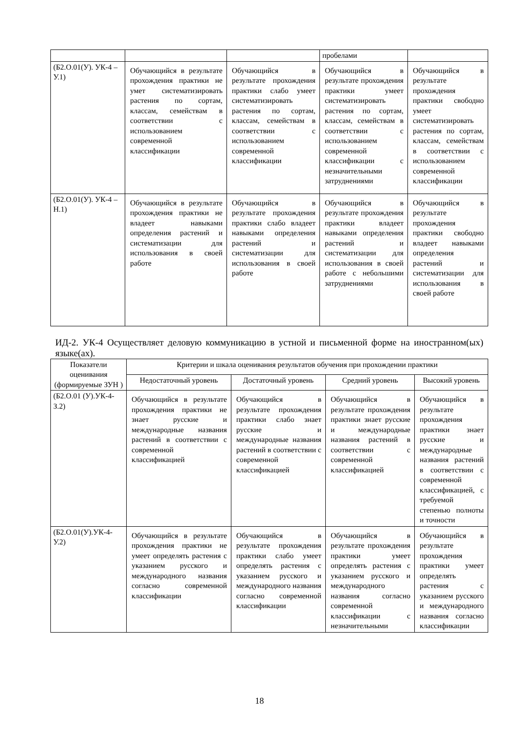| | | | пробелами | |
| (Б2.О.01(У). УК-4 –У.1) | Обучающийся в результате прохождения практики не умет систематизировать растения по сортам, классам, семействам в соответствии с использованием современной классификации | Обучающийся в результате прохождения практики слабо умеет систематизировать растения по сортам, классам, семействам в соответствии с использованием современной классификации | Обучающийся в результате прохождения практики умеет систематизировать растения по сортам, классам, семействам в соответствии с использованием современной классификации с незначительными затруднениями | Обучающийся в результате прохождения практики свободно умеет систематизировать растения по сортам, классам, семействам в соответствии с использованием современной классификации |
| (Б2.О.01(У). УК-4 –Н.1) | Обучающийся в результате прохождения практики не владеет навыками определения растений и систематизации для использования в своей работе | Обучающийся в результате прохождения практики слабо владеет навыками определения растений и систематизации для использования в своей работе | Обучающийся в результате прохождения практики владеет навыками определения растений и систематизации для использования в своей работе с небольшими затруднениями | Обучающийся в результате прохождения практики свободно владеет навыками определения растений и систематизации для использования в своей работе |
ИД-2. УК-4 Осуществляет деловую коммуникацию в устной и письменной форме на иностранном(ых) языке(ах).
| Показатели оценивания (формируемые ЗУН ) | Критерии и шкала оценивания результатов обучения при прохождении практики | | | |
| --- | --- | --- | --- | --- |
| | Недостаточный уровень | Достаточный уровень | Средний уровень | Высокий уровень |
| (Б2.О.01 (У).УК-4-З.2) | Обучающийся в результате прохождения практики не знает русские и международные названия растений в соответствии с современной классификацией | Обучающийся в результате прохождения практики слабо знает русские и международные названия растений в соответствии с современной классификацией | Обучающийся в результате прохождения практики знает русские и международные названия растений в соответствии с современной классификацией | Обучающийся в результате прохождения практики знает русские и международные названия растений в соответствии с современной классификацией, с требуемой степенью полноты и точности |
| (Б2.О.01(У).УК-4-У.2) | Обучающийся в результате прохождения практики не умеет определять растения с указанием русского и международного названия согласно современной классификации | Обучающийся в результате прохождения практики слабо умеет определять растения с указанием русского и международного названия согласно современной классификации | Обучающийся в результате прохождения практики умеет определять растения с указанием русского и международного названия согласно современной классификации с незначительными | Обучающийся в результате прохождения практики умеет определять растения с указанием русского и международного названия согласно классификации |
18